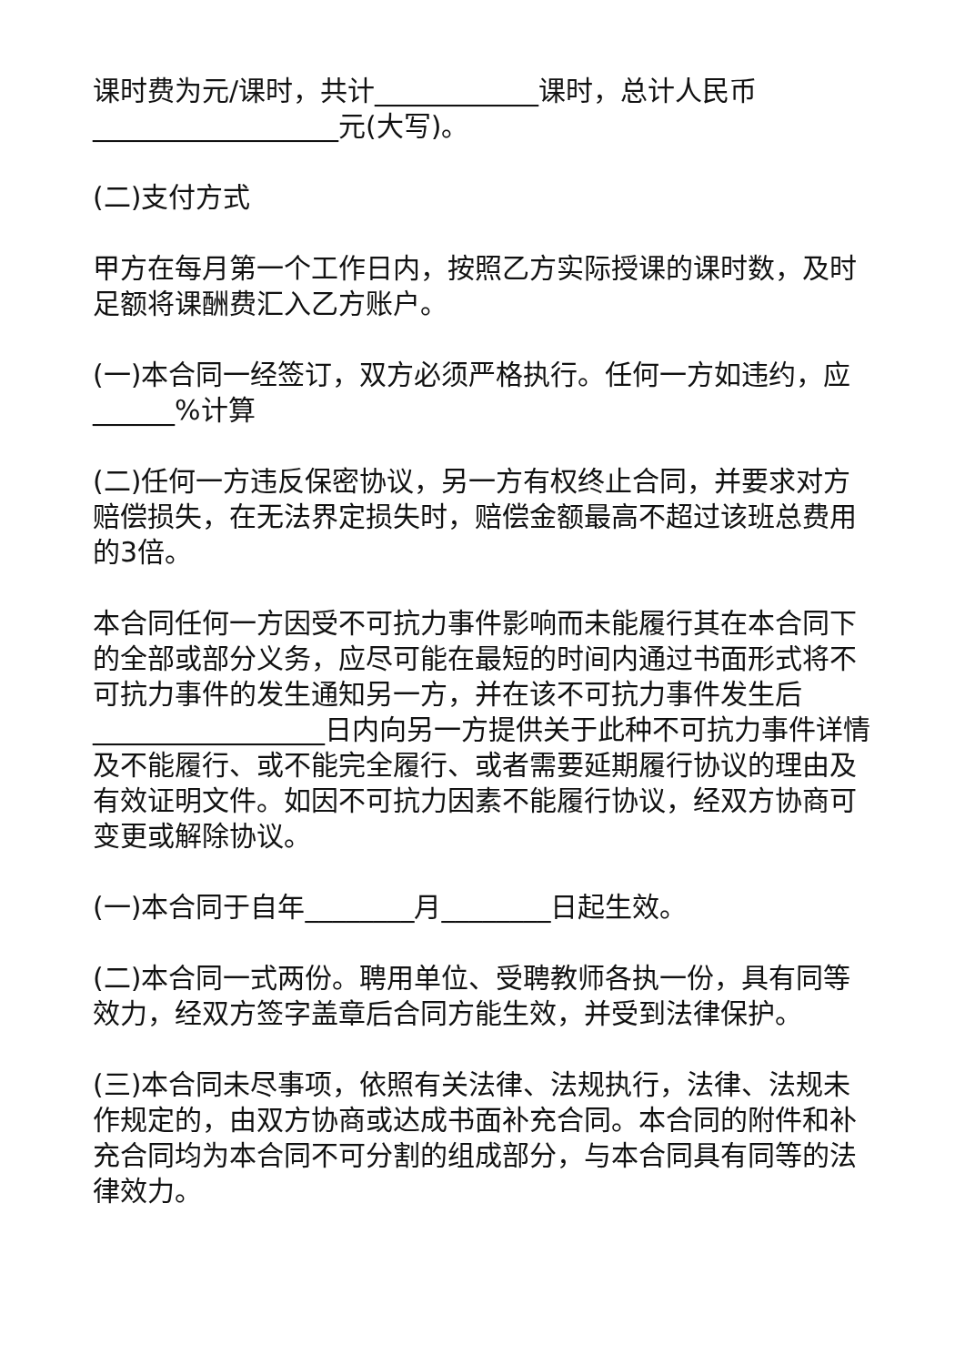课时费为元/课时，共计____________课时，总计人民币__________________元(大写)。
(二)支付方式
甲方在每月第一个工作日内，按照乙方实际授课的课时数，及时足额将课酬费汇入乙方账户。
(一)本合同一经签订，双方必须严格执行。任何一方如违约，应______%计算
(二)任何一方违反保密协议，另一方有权终止合同，并要求对方赔偿损失，在无法界定损失时，赔偿金额最高不超过该班总费用的3倍。
本合同任何一方因受不可抗力事件影响而未能履行其在本合同下的全部或部分义务，应尽可能在最短的时间内通过书面形式将不可抗力事件的发生通知另一方，并在该不可抗力事件发生后_________________日内向另一方提供关于此种不可抗力事件详情及不能履行、或不能完全履行、或者需要延期履行协议的理由及有效证明文件。如因不可抗力因素不能履行协议，经双方协商可变更或解除协议。
(一)本合同于自年________月________日起生效。
(二)本合同一式两份。聘用单位、受聘教师各执一份，具有同等效力，经双方签字盖章后合同方能生效，并受到法律保护。
(三)本合同未尽事项，依照有关法律、法规执行，法律、法规未作规定的，由双方协商或达成书面补充合同。本合同的附件和补充合同均为本合同不可分割的组成部分，与本合同具有同等的法律效力。